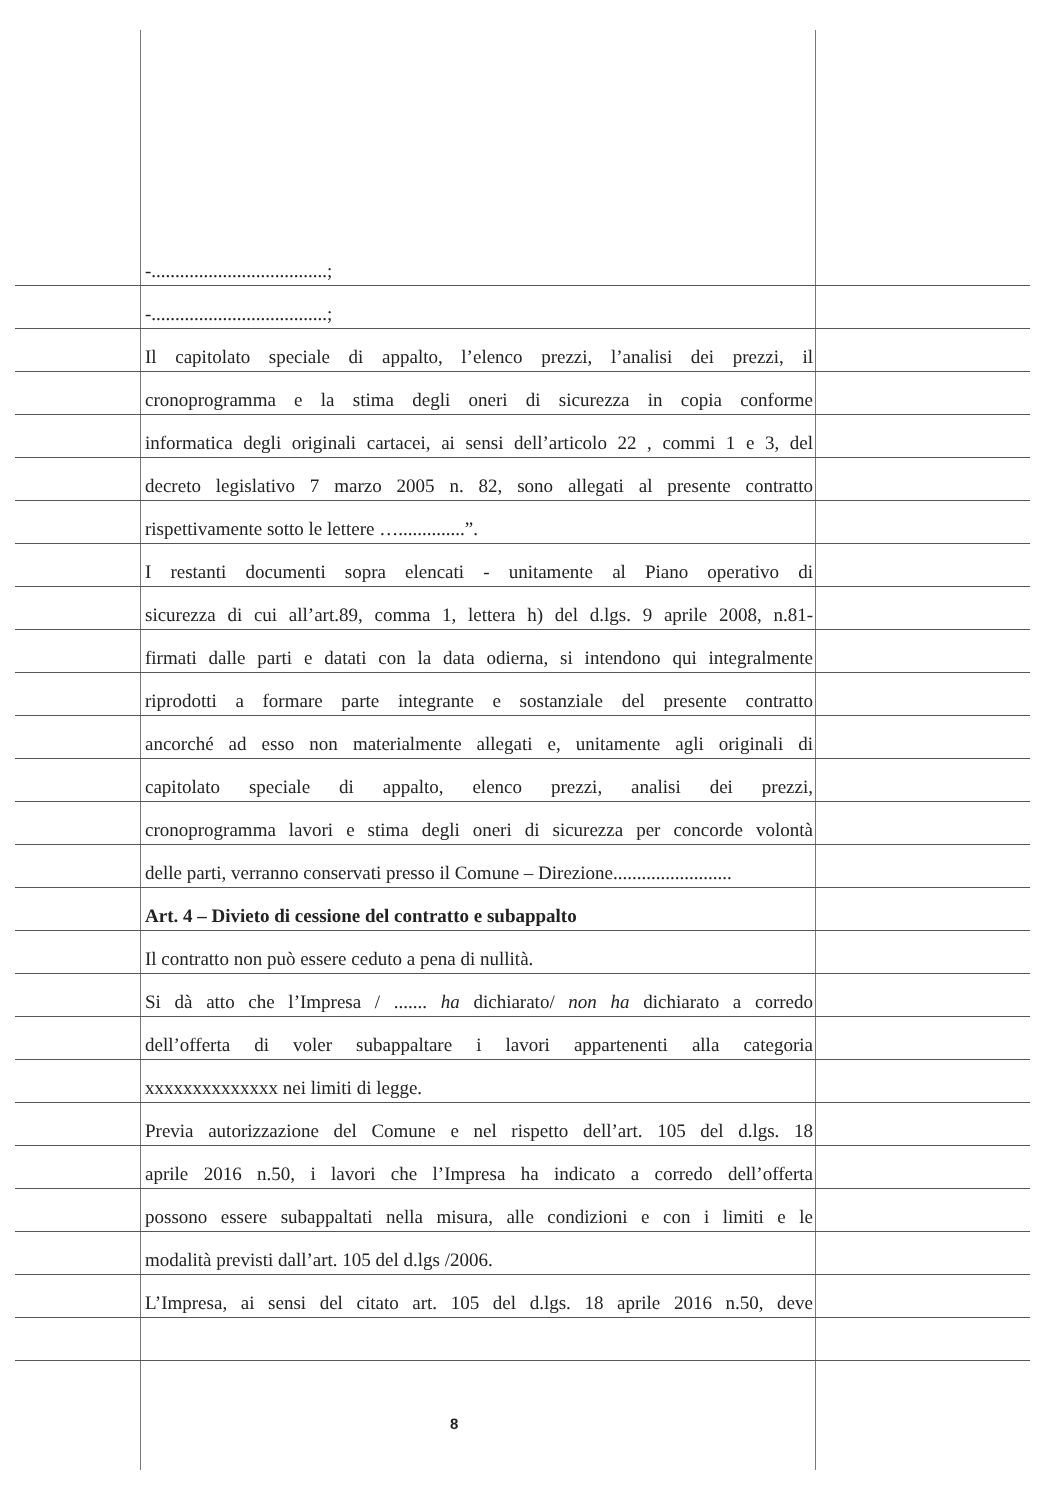-.....................................;
-.....................................;
Il capitolato speciale di appalto, l’elenco prezzi, l’analisi dei prezzi, il
cronoprogramma e la stima degli oneri di sicurezza in copia conforme
informatica degli originali cartacei, ai sensi dell’articolo 22 , commi 1 e 3, del
decreto legislativo 7 marzo 2005 n. 82, sono allegati al presente contratto
rispettivamente sotto le lettere …..............”.
I restanti documenti sopra elencati - unitamente al Piano operativo di
sicurezza di cui all’art.89, comma 1, lettera h) del d.lgs. 9 aprile 2008, n.81-
firmati dalle parti e datati con la data odierna, si intendono qui integralmente
riprodotti a formare parte integrante e sostanziale del presente contratto
ancorché ad esso non materialmente allegati e, unitamente agli originali di
capitolato speciale di appalto, elenco prezzi, analisi dei prezzi,
cronoprogramma lavori e stima degli oneri di sicurezza per concorde volontà
delle parti, verranno conservati presso il Comune – Direzione.........................
Art. 4 – Divieto di cessione del contratto e subappalto
Il contratto non può essere ceduto a pena di nullità.
Si dà atto che l’Impresa / ....... ha dichiarato/ non ha dichiarato a corredo
dell’offerta di voler subappaltare i lavori appartenenti alla categoria
xxxxxxxxxxxxxx nei limiti di legge.
Previa autorizzazione del Comune e nel rispetto dell’art. 105 del d.lgs. 18
aprile 2016 n.50, i lavori che l’Impresa ha indicato a corredo dell’offerta
possono essere subappaltati nella misura, alle condizioni e con i limiti e le
modalità previsti dall’art. 105 del d.lgs /2006.
L’Impresa, ai sensi del citato art. 105 del d.lgs. 18 aprile 2016 n.50, deve
8